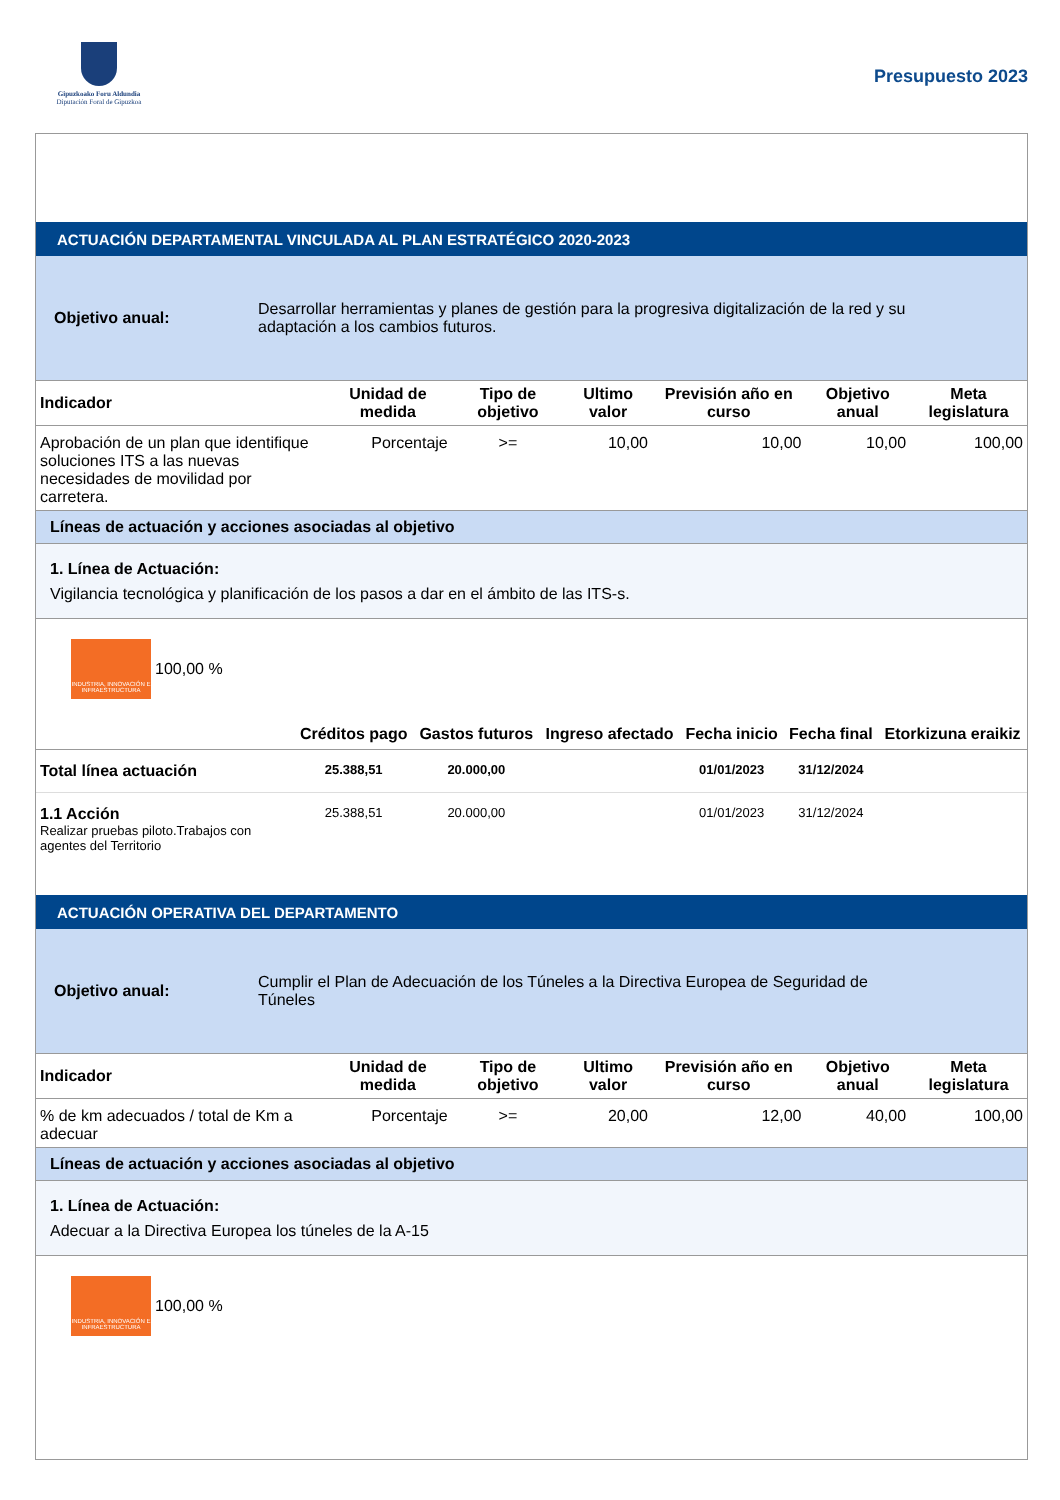Gipuzkoako Foru Aldundia
Diputación Foral de Gipuzkoa
Presupuesto 2023
ACTUACIÓN DEPARTAMENTAL VINCULADA AL PLAN ESTRATÉGICO 2020-2023
Objetivo anual:
Desarrollar herramientas y planes de gestión para la progresiva digitalización de la red y su adaptación a los cambios futuros.
| Indicador | Unidad de medida | Tipo de objetivo | Ultimo valor | Previsión año en curso | Objetivo anual | Meta legislatura |
| --- | --- | --- | --- | --- | --- | --- |
| Aprobación de un plan que identifique soluciones ITS a las nuevas necesidades de movilidad por carretera. | Porcentaje | >= | 10,00 | 10,00 | 10,00 | 100,00 |
Líneas de actuación y acciones asociadas al objetivo
1. Línea de Actuación:
Vigilancia tecnológica y planificación de los pasos a dar en el ámbito de las ITS-s.
INDUSTRIA, INNOVACIÓN E INFRAESTRUCTURA 100,00 %
| | Créditos pago | Gastos futuros | Ingreso afectado | Fecha inicio | Fecha final | Etorkizuna eraikiz |
| --- | --- | --- | --- | --- | --- | --- |
| Total línea actuación | 25.388,51 | 20.000,00 | | 01/01/2023 | 31/12/2024 | |
| 1.1 Acción Realizar pruebas piloto.Trabajos con agentes del Territorio | 25.388,51 | 20.000,00 | | 01/01/2023 | 31/12/2024 | |
ACTUACIÓN OPERATIVA DEL DEPARTAMENTO
Objetivo anual:
Cumplir el Plan de Adecuación de los Túneles a la Directiva Europea de Seguridad de Túneles
| Indicador | Unidad de medida | Tipo de objetivo | Ultimo valor | Previsión año en curso | Objetivo anual | Meta legislatura |
| --- | --- | --- | --- | --- | --- | --- |
| % de km adecuados / total de Km a adecuar | Porcentaje | >= | 20,00 | 12,00 | 40,00 | 100,00 |
Líneas de actuación y acciones asociadas al objetivo
1. Línea de Actuación:
Adecuar a la Directiva Europea los túneles de la A-15
INDUSTRIA, INNOVACIÓN E INFRAESTRUCTURA 100,00 %